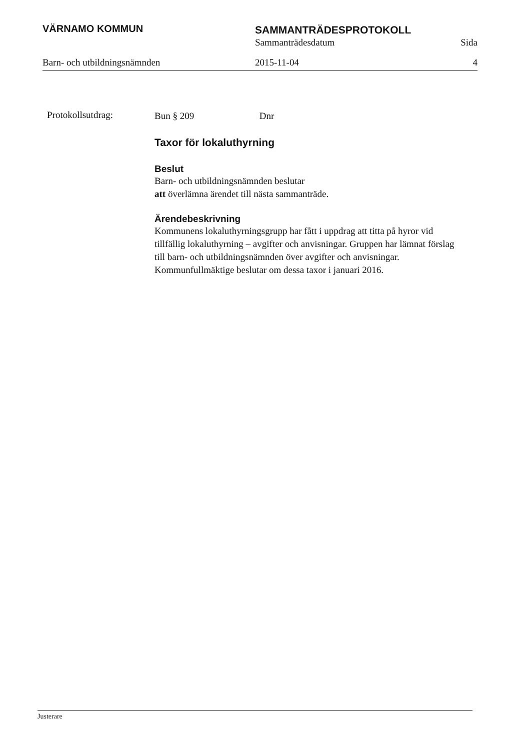VÄRNAMO KOMMUN SAMMANTRÄDESPROTOKOLL
Sammanträdesdatum Sida
Barn- och utbildningsnämnden 2015-11-04 4
Protokollsutdrag:
Bun § 209 Dnr
Taxor för lokaluthyrning
Beslut
Barn- och utbildningsnämnden beslutar
att överlämna ärendet till nästa sammanträde.
Ärendebeskrivning
Kommunens lokaluthyrningsgrupp har fått i uppdrag att titta på hyror vid tillfällig lokaluthyrning – avgifter och anvisningar. Gruppen har lämnat förslag till barn- och utbildningsnämnden över avgifter och anvisningar. Kommunfullmäktige beslutar om dessa taxor i januari 2016.
Justerare